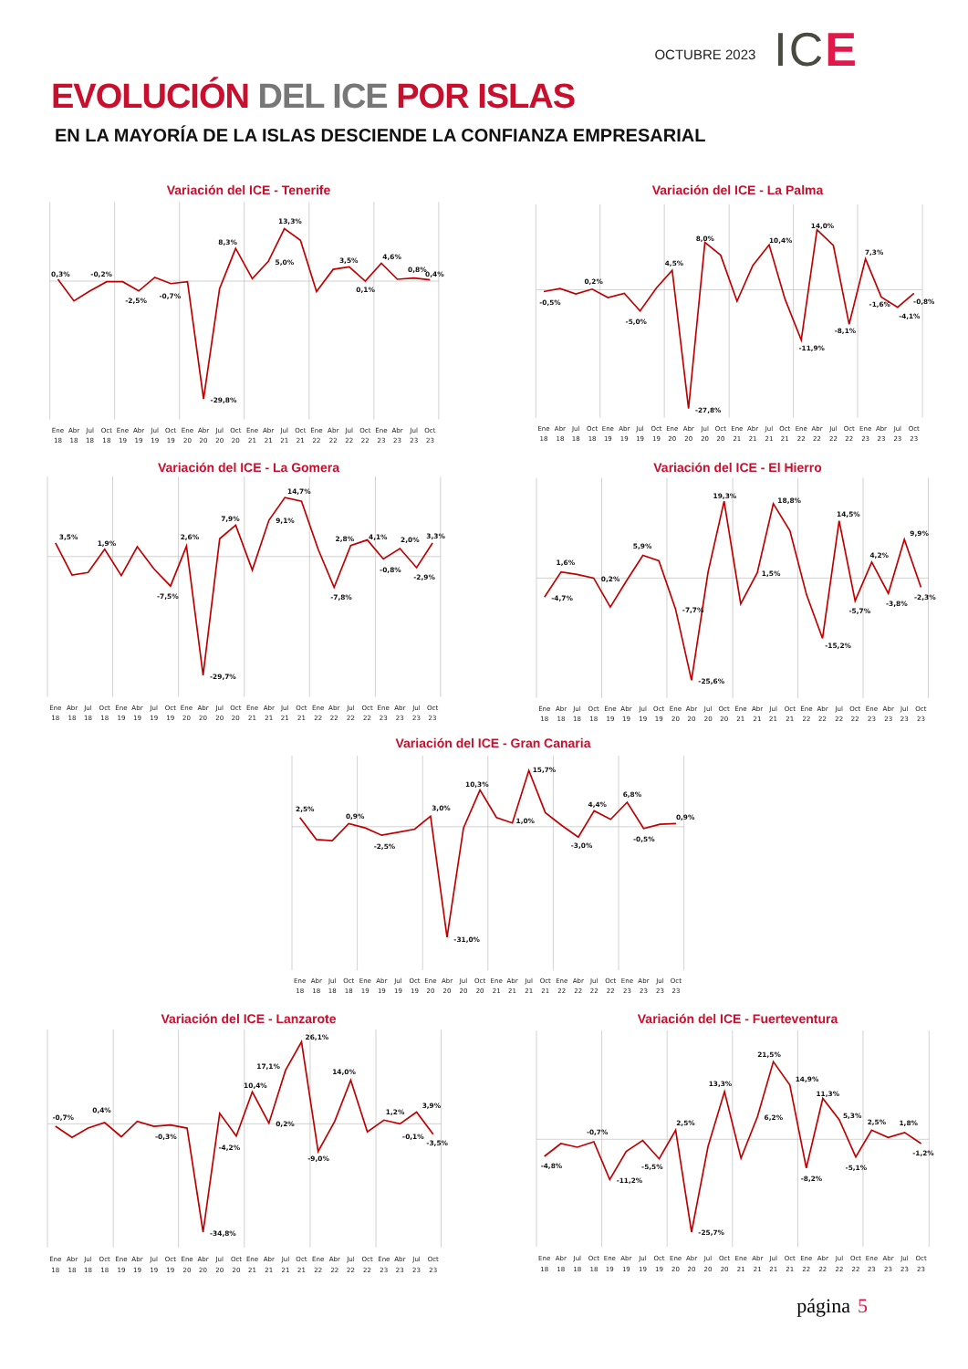OCTUBRE 2023
ICE
EVOLUCIÓN DEL ICE POR ISLAS
EN LA MAYORÍA DE LA ISLAS DESCIENDE LA CONFIANZA EMPRESARIAL
Variación del ICE - Tenerife
0,3%
-0,2%
-2,5%
-0,7%
-29,8%
8,3%
5,0%
13,3%
3,5%
0,1%
4,6%
0,8%
0,4%
Ene
Abr
Jul
Oct
Ene
Abr
Jul
Oct
Ene
Abr
Jul
Oct
Ene
Abr
Jul
Oct
Ene
Abr
Jul
Oct
Ene
Abr
Jul
Oct
18
18
18
18
19
19
19
19
20
20
20
20
21
21
21
21
22
22
22
22
23
23
23
23
Variación del ICE - La Palma
-0,5%
0,2%
-5,0%
4,5%
-27,8%
8,0%
10,4%
-11,9%
14,0%
-8,1%
7,3%
-1,6%
-4,1%
-0,8%
Ene
Abr
Jul
Oct
Ene
Abr
Jul
Oct
Ene
Abr
Jul
Oct
Ene
Abr
Jul
Oct
Ene
Abr
Jul
Oct
Ene
Abr
Jul
Oct
18
18
18
18
19
19
19
19
20
20
20
20
21
21
21
21
22
22
22
22
23
23
23
23
Variación del ICE - La Gomera
3,5%
1,9%
-7,5%
2,6%
-29,7%
7,9%
9,1%
14,7%
2,8%
-7,8%
4,1%
-0,8%
2,0%
-2,9%
3,3%
Ene
Abr
Jul
Oct
Ene
Abr
Jul
Oct
Ene
Abr
Jul
Oct
Ene
Abr
Jul
Oct
Ene
Abr
Jul
Oct
Ene
Abr
Jul
Oct
18
18
18
18
19
19
19
19
20
20
20
20
21
21
21
21
22
22
22
22
23
23
23
23
Variación del ICE - El Hierro
-4,7%
1,6%
0,2%
5,9%
-7,7%
-25,6%
19,3%
1,5%
18,8%
-15,2%
14,5%
-5,7%
4,2%
-3,8%
9,9%
-2,3%
Ene
Abr
Jul
Oct
Ene
Abr
Jul
Oct
Ene
Abr
Jul
Oct
Ene
Abr
Jul
Oct
Ene
Abr
Jul
Oct
Ene
Abr
Jul
Oct
18
18
18
18
19
19
19
19
20
20
20
20
21
21
21
21
22
22
22
22
23
23
23
23
Variación del ICE - Gran Canaria
2,5%
0,9%
-2,5%
3,0%
-31,0%
10,3%
1,0%
15,7%
-3,0%
4,4%
6,8%
-0,5%
0,9%
Ene
Abr
Jul
Oct
Ene
Abr
Jul
Oct
Ene
Abr
Jul
Oct
Ene
Abr
Jul
Oct
Ene
Abr
Jul
Oct
Ene
Abr
Jul
Oct
18
18
18
18
19
19
19
19
20
20
20
20
21
21
21
21
22
22
22
22
23
23
23
23
Variación del ICE - Lanzarote
-0,7%
0,4%
-0,3%
-34,8%
-4,2%
10,4%
17,1%
0,2%
26,1%
-9,0%
14,0%
1,2%
-0,1%
3,9%
-3,5%
Ene
Abr
Jul
Oct
Ene
Abr
Jul
Oct
Ene
Abr
Jul
Oct
Ene
Abr
Jul
Oct
Ene
Abr
Jul
Oct
Ene
Abr
Jul
Oct
18
18
18
18
19
19
19
19
20
20
20
20
21
21
21
21
22
22
22
22
23
23
23
23
Variación del ICE - Fuerteventura
-4,8%
-0,7%
-11,2%
-5,5%
2,5%
-25,7%
13,3%
6,2%
21,5%
14,9%
-8,2%
11,3%
5,3%
-5,1%
2,5%
1,8%
-1,2%
Ene
Abr
Jul
Oct
Ene
Abr
Jul
Oct
Ene
Abr
Jul
Oct
Ene
Abr
Jul
Oct
Ene
Abr
Jul
Oct
Ene
Abr
Jul
Oct
18
18
18
18
19
19
19
19
20
20
20
20
21
21
21
21
22
22
22
22
23
23
23
23
página 5